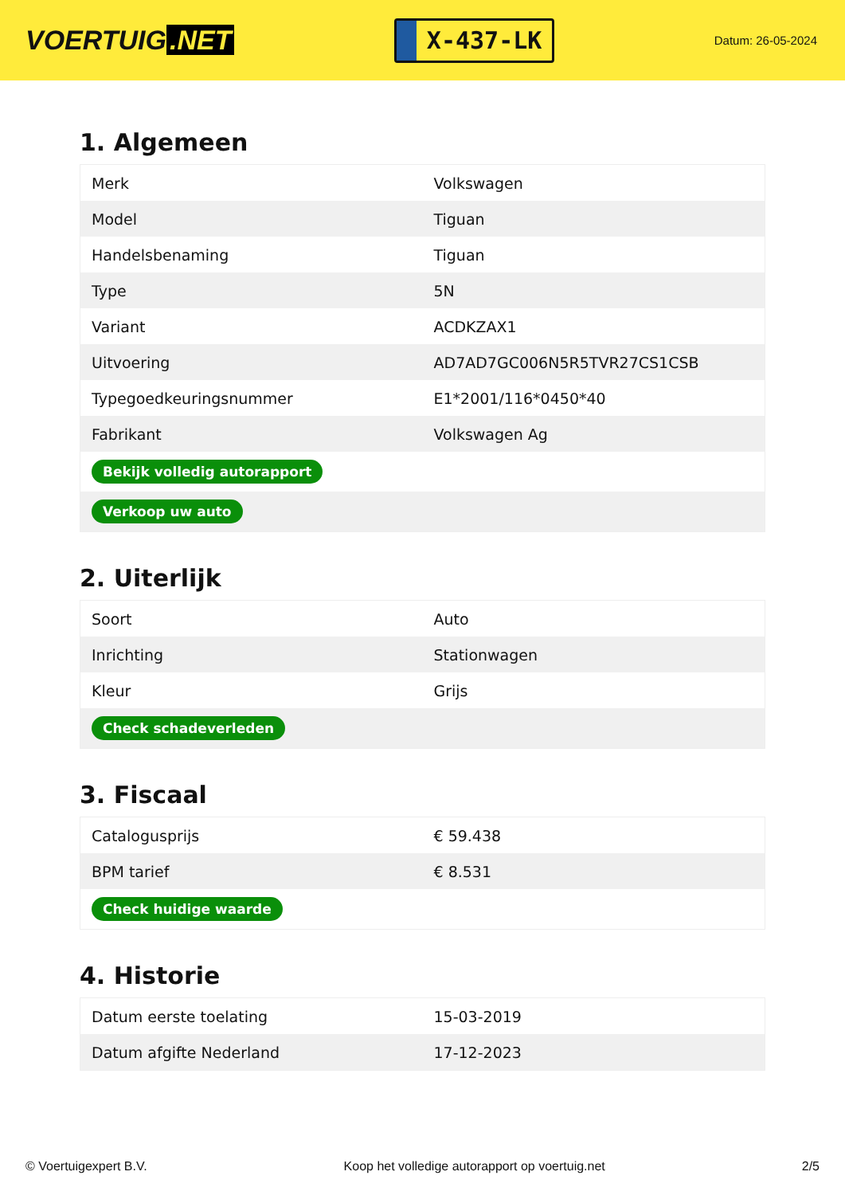VOERTUIG.NET
X-437-LK
Datum: 26-05-2024
1. Algemeen
| Merk | Volkswagen |
| Model | Tiguan |
| Handelsbenaming | Tiguan |
| Type | 5N |
| Variant | ACDKZAX1 |
| Uitvoering | AD7AD7GC006N5R5TVR27CS1CSB |
| Typegoedkeuringsnummer | E1*2001/116*0450*40 |
| Fabrikant | Volkswagen Ag |
| Bekijk volledig autorapport | |
| Verkoop uw auto | |
2. Uiterlijk
| Soort | Auto |
| Inrichting | Stationwagen |
| Kleur | Grijs |
| Check schadeverleden | |
3. Fiscaal
| Catalogusprijs | € 59.438 |
| BPM tarief | € 8.531 |
| Check huidige waarde | |
4. Historie
| Datum eerste toelating | 15-03-2019 |
| Datum afgifte Nederland | 17-12-2023 |
© Voertuigexpert B.V. Koop het volledige autorapport op voertuig.net 2/5